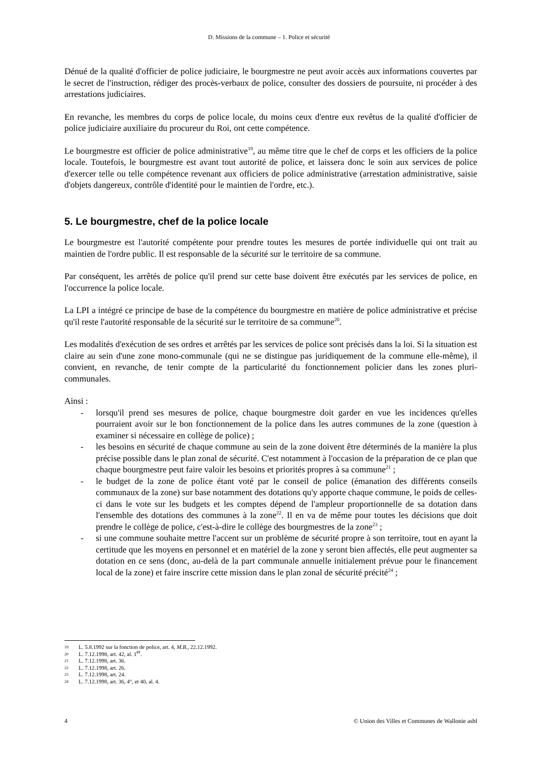D. Missions de la commune – 1. Police et sécurité
Dénué de la qualité d'officier de police judiciaire, le bourgmestre ne peut avoir accès aux informations couvertes par le secret de l'instruction, rédiger des procès-verbaux de police, consulter des dossiers de poursuite, ni procéder à des arrestations judiciaires.
En revanche, les membres du corps de police locale, du moins ceux d'entre eux revêtus de la qualité d'officier de police judiciaire auxiliaire du procureur du Roi, ont cette compétence.
Le bourgmestre est officier de police administrative<sup>19</sup>, au même titre que le chef de corps et les officiers de la police locale. Toutefois, le bourgmestre est avant tout autorité de police, et laissera donc le soin aux services de police d'exercer telle ou telle compétence revenant aux officiers de police administrative (arrestation administrative, saisie d'objets dangereux, contrôle d'identité pour le maintien de l'ordre, etc.).
5. Le bourgmestre, chef de la police locale
Le bourgmestre est l'autorité compétente pour prendre toutes les mesures de portée individuelle qui ont trait au maintien de l'ordre public. Il est responsable de la sécurité sur le territoire de sa commune.
Par conséquent, les arrêtés de police qu'il prend sur cette base doivent être exécutés par les services de police, en l'occurrence la police locale.
La LPI a intégré ce principe de base de la compétence du bourgmestre en matière de police administrative et précise qu'il reste l'autorité responsable de la sécurité sur le territoire de sa commune<sup>20</sup>.
Les modalités d'exécution de ses ordres et arrêtés par les services de police sont précisés dans la loi. Si la situation est claire au sein d'une zone mono-communale (qui ne se distingue pas juridiquement de la commune elle-même), il convient, en revanche, de tenir compte de la particularité du fonctionnement policier dans les zones pluri-communales.
Ainsi :
- lorsqu'il prend ses mesures de police, chaque bourgmestre doit garder en vue les incidences qu'elles pourraient avoir sur le bon fonctionnement de la police dans les autres communes de la zone (question à examiner si nécessaire en collège de police) ;
- les besoins en sécurité de chaque commune au sein de la zone doivent être déterminés de la manière la plus précise possible dans le plan zonal de sécurité. C'est notamment à l'occasion de la préparation de ce plan que chaque bourgmestre peut faire valoir les besoins et priorités propres à sa commune<sup>21</sup> ;
- le budget de la zone de police étant voté par le conseil de police (émanation des différents conseils communaux de la zone) sur base notamment des dotations qu'y apporte chaque commune, le poids de celles-ci dans le vote sur les budgets et les comptes dépend de l'ampleur proportionnelle de sa dotation dans l'ensemble des dotations des communes à la zone<sup>22</sup>. Il en va de même pour toutes les décisions que doit prendre le collège de police, c'est-à-dire le collège des bourgmestres de la zone<sup>23</sup> ;
- si une commune souhaite mettre l'accent sur un problème de sécurité propre à son territoire, tout en ayant la certitude que les moyens en personnel et en matériel de la zone y seront bien affectés, elle peut augmenter sa dotation en ce sens (donc, au-delà de la part communale annuelle initialement prévue pour le financement local de la zone) et faire inscrire cette mission dans le plan zonal de sécurité précité<sup>24</sup> ;
19 L. 5.8.1992 sur la fonction de police, art. 4, M.B., 22.12.1992.
20 L. 7.12.1998, art. 42, al. 1<sup>er</sup>.
21 L. 7.12.1998, art. 36.
22 L. 7.12.1998, art. 26.
23 L. 7.12.1998, art. 24.
24 L. 7.12.1998, art. 36, 4°, et 40, al. 4.
4 © Union des Villes et Communes de Wallonie asbl